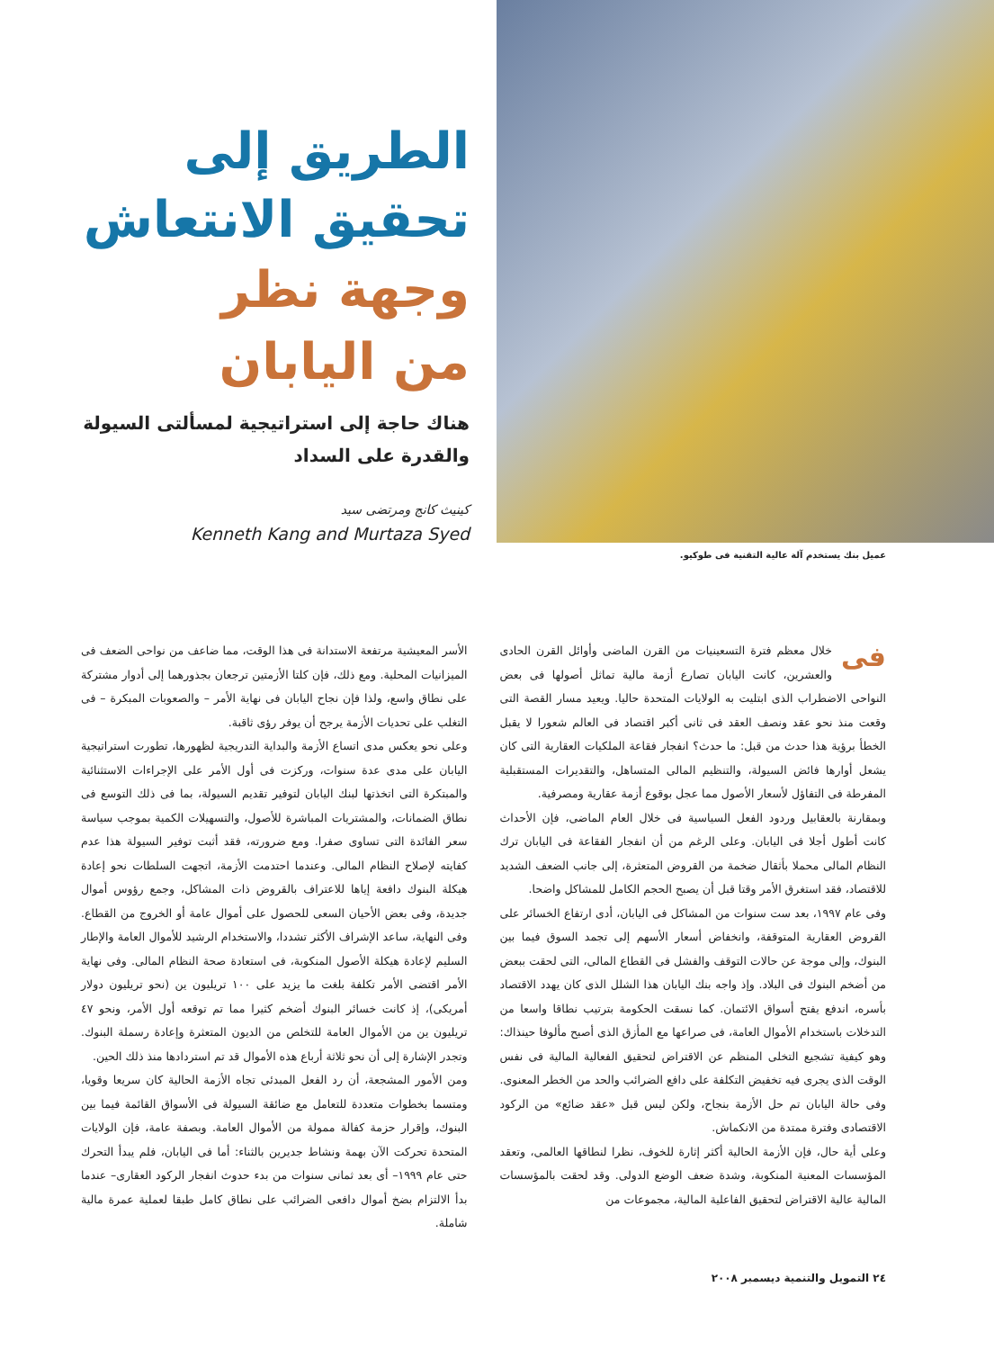عميل بنك يستخدم آلة عالية التقنية فى طوكيو.
الطريق إلى
تحقيق الانتعاش
وجهة نظر
من اليابان
هناك حاجة إلى استراتيجية لمسألتى السيولة والقدرة على السداد
كينيث كانج ومرتضى سيد
Kenneth Kang and Murtaza Syed
فى خلال معظم فترة التسعينيات من القرن الماضى وأوائل القرن الحادى والعشرين، كانت اليابان تصارع أزمة مالية تماثل أصولها فى بعض النواحى الاضطراب الذى ابتليت به الولايات المتحدة حاليا. ويعيد مسار القصة التى وقعت منذ نحو عقد ونصف العقد فى ثانى أكبر اقتصاد فى العالم شعورا لا يقبل الخطأ برؤية هذا حدث من قبل: ما حدث؟ انفجار فقاعة الملكيات العقارية التى كان يشعل أوارها فائض السيولة، والتنظيم المالى المتساهل، والتقديرات المستقبلية المفرطة فى التفاؤل لأسعار الأصول مما عجل بوقوع أزمة عقارية ومصرفية.
وبمقارنة بالعقابيل وردود الفعل السياسية فى خلال العام الماضى، فإن الأحداث كانت أطول أجلا فى اليابان. وعلى الرغم من أن انفجار الفقاعة فى اليابان ترك النظام المالى محملا بأثقال ضخمة من القروض المتعثرة، إلى جانب الضعف الشديد للاقتصاد، فقد استغرق الأمر وقتا قبل أن يصبح الحجم الكامل للمشاكل واضحا.
وفى عام ١٩٩٧، بعد ست سنوات من المشاكل فى اليابان، أدى ارتفاع الخسائر على القروض العقارية المتوقفة، وانخفاض أسعار الأسهم إلى تجمد السوق فيما بين البنوك، وإلى موجة عن حالات التوقف والفشل فى القطاع المالى، التى لحقت ببعض من أضخم البنوك فى البلاد. وإذ واجه بنك اليابان هذا الشلل الذى كان يهدد الاقتصاد بأسره، اندفع يفتح أسواق الائتمان. كما نسقت الحكومة بترتيب نطاقا واسعا من التدخلات باستخدام الأموال العامة، فى صراعها مع المأزق الذى أصبح مألوفا حينذاك: وهو كيفية تشجيع التخلى المنظم عن الاقتراض لتحقيق الفعالية المالية فى نفس الوقت الذى يجرى فيه تخفيض التكلفة على دافع الضرائب والحد من الخطر المعنوى. وفى حالة اليابان تم حل الأزمة بنجاح، ولكن ليس قبل «عقد ضائع» من الركود الاقتصادى وفترة ممتدة من الانكماش.
وعلى أية حال، فإن الأزمة الحالية أكثر إثارة للخوف، نظرا لنطاقها العالمى، وتعقد المؤسسات المعنية المنكوبة، وشدة ضعف الوضع الدولى. وقد لحقت بالمؤسسات المالية عالية الاقتراض لتحقيق الفاعلية المالية، مجموعات من
الأسر المعيشية مرتفعة الاستدانة فى هذا الوقت، مما ضاعف من نواحى الضعف فى الميزانيات المحلية. ومع ذلك، فإن كلتا الأزمتين ترجعان بجذورهما إلى أدوار مشتركة على نطاق واسع، ولذا فإن نجاح اليابان فى نهاية الأمر – والصعوبات المبكرة – فى التغلب على تحديات الأزمة يرجح أن يوفر رؤى ثاقبة.
وعلى نحو يعكس مدى اتساع الأزمة والبداية التدريجية لظهورها، تطورت استراتيجية اليابان على مدى عدة سنوات، وركزت فى أول الأمر على الإجراءات الاستثنائية والمبتكرة التى اتخذتها لبنك اليابان لتوفير تقديم السيولة، بما فى ذلك التوسع فى نطاق الضمانات، والمشتريات المباشرة للأصول، والتسهيلات الكمية بموجب سياسة سعر الفائدة التى تساوى صفرا. ومع ضرورته، فقد أثبت توفير السيولة هذا عدم كفايته لإصلاح النظام المالى. وعندما احتدمت الأزمة، اتجهت السلطات نحو إعادة هيكلة البنوك دافعة إياها للاعتراف بالقروض ذات المشاكل، وجمع رؤوس أموال جديدة، وفى بعض الأحيان السعى للحصول على أموال عامة أو الخروج من القطاع. وفى النهاية، ساعد الإشراف الأكثر تشددا، والاستخدام الرشيد للأموال العامة والإطار السليم لإعادة هيكلة الأصول المنكوبة، فى استعادة صحة النظام المالى. وفى نهاية الأمر اقتضى الأمر تكلفة بلغت ما يزيد على ١٠٠ تريليون ين (نحو تريليون دولار أمريكى)، إذ كانت خسائر البنوك أضخم كثيرا مما تم توقعه أول الأمر، ونحو ٤٧ تريليون ين من الأموال العامة للتخلص من الديون المتعثرة وإعادة رسملة البنوك. وتجدر الإشارة إلى أن نحو ثلاثة أرباع هذه الأموال قد تم استردادها منذ ذلك الحين.
ومن الأمور المشجعة، أن رد الفعل المبدئى تجاه الأزمة الحالية كان سريعا وقويا، ومتسما بخطوات متعددة للتعامل مع ضائقة السيولة فى الأسواق القائمة فيما بين البنوك، وإقرار حزمة كفالة ممولة من الأموال العامة. وبصفة عامة، فإن الولايات المتحدة تحركت الآن بهمة ونشاط جديرين بالثناء: أما فى اليابان، فلم يبدأ التحرك حتى عام ١٩٩٩– أى بعد ثمانى سنوات من بدء حدوث انفجار الركود العقارى– عندما بدأ الالتزام بضخ أموال دافعى الضرائب على نطاق كامل طبقا لعملية عمرة مالية شاملة.
٢٤ التمويل والتنمية ديسمبر ٢٠٠٨